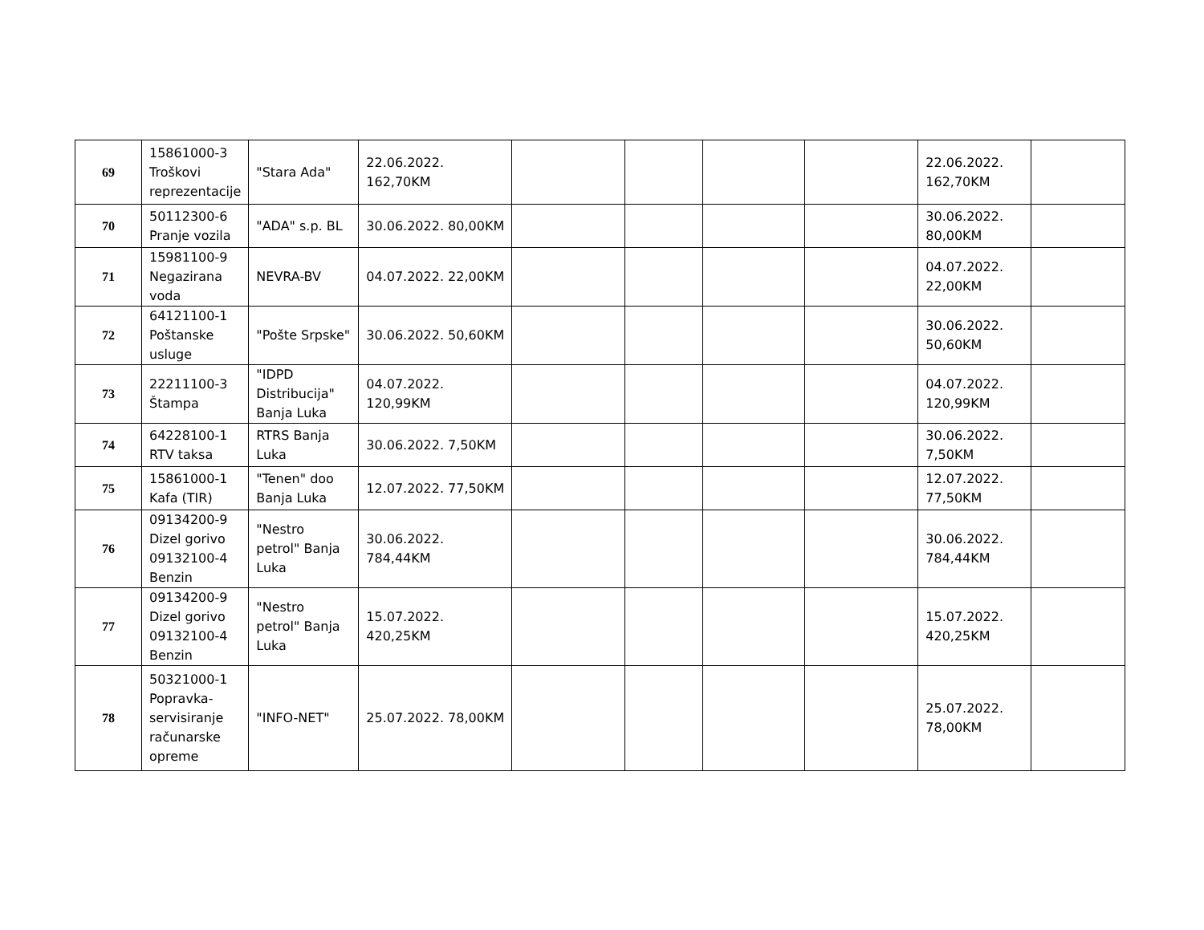| 69 | 15861000-3 Troškovi reprezentacije | "Stara Ada" | 22.06.2022. 162,70KM | | | | | 22.06.2022. 162,70KM | |
| 70 | 50112300-6 Pranje vozila | "ADA" s.p. BL | 30.06.2022. 80,00KM | | | | | 30.06.2022. 80,00KM | |
| 71 | 15981100-9 Negazirana voda | NEVRA-BV | 04.07.2022. 22,00KM | | | | | 04.07.2022. 22,00KM | |
| 72 | 64121100-1 Poštanske usluge | "Pošte Srpske" | 30.06.2022. 50,60KM | | | | | 30.06.2022. 50,60KM | |
| 73 | 22211100-3 Štampa | "IDPD Distribucija" Banja Luka | 04.07.2022. 120,99KM | | | | | 04.07.2022. 120,99KM | |
| 74 | 64228100-1 RTV taksa | RTRS Banja Luka | 30.06.2022. 7,50KM | | | | | 30.06.2022. 7,50KM | |
| 75 | 15861000-1 Kafa (TIR) | "Tenen" doo Banja Luka | 12.07.2022. 77,50KM | | | | | 12.07.2022. 77,50KM | |
| 76 | 09134200-9 Dizel gorivo 09132100-4 Benzin | "Nestro petrol" Banja Luka | 30.06.2022. 784,44KM | | | | | 30.06.2022. 784,44KM | |
| 77 | 09134200-9 Dizel gorivo 09132100-4 Benzin | "Nestro petrol" Banja Luka | 15.07.2022. 420,25KM | | | | | 15.07.2022. 420,25KM | |
| 78 | 50321000-1 Popravka-servisiranje računarske opreme | "INFO-NET" | 25.07.2022. 78,00KM | | | | | 25.07.2022. 78,00KM | |